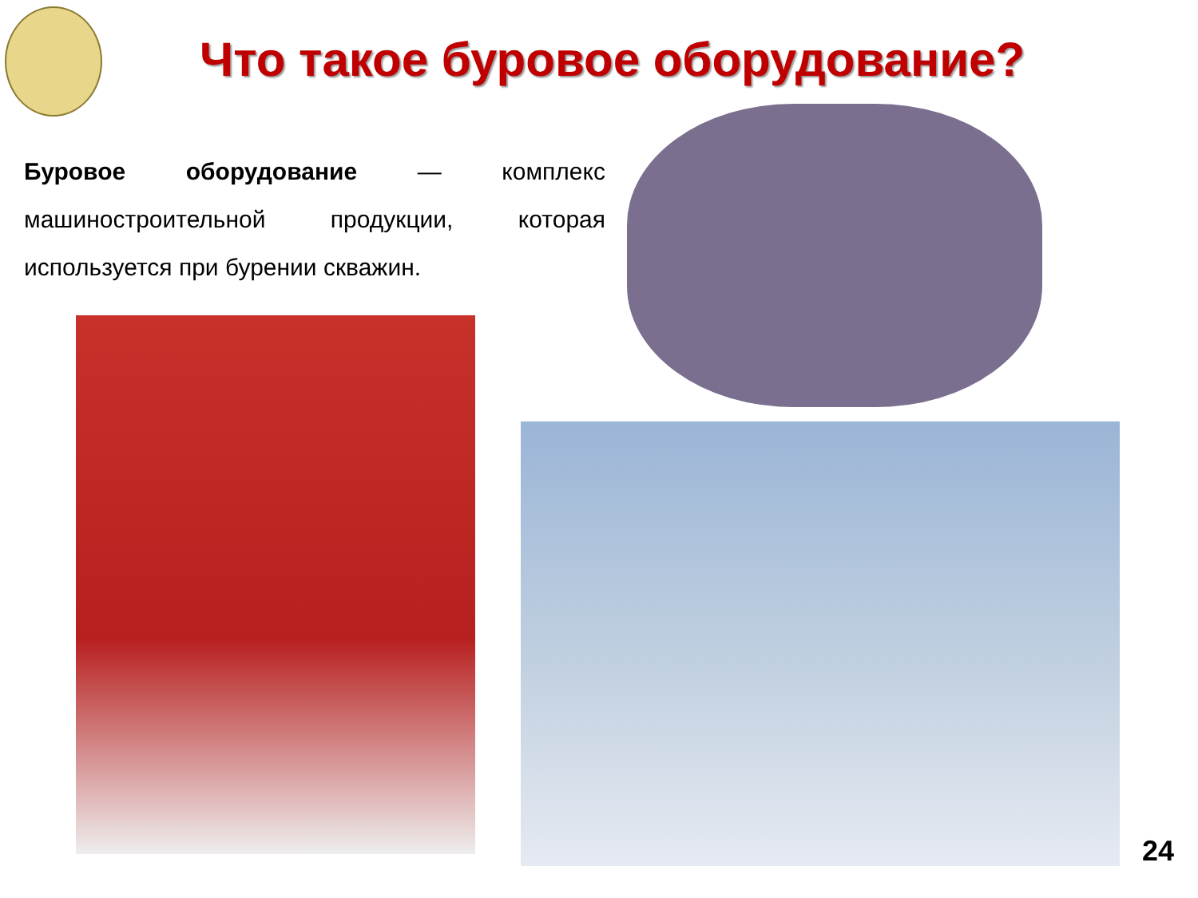Что такое буровое оборудование?
Буровое оборудование — комплекс машиностроительной продукции, которая используется при бурении скважин.
24